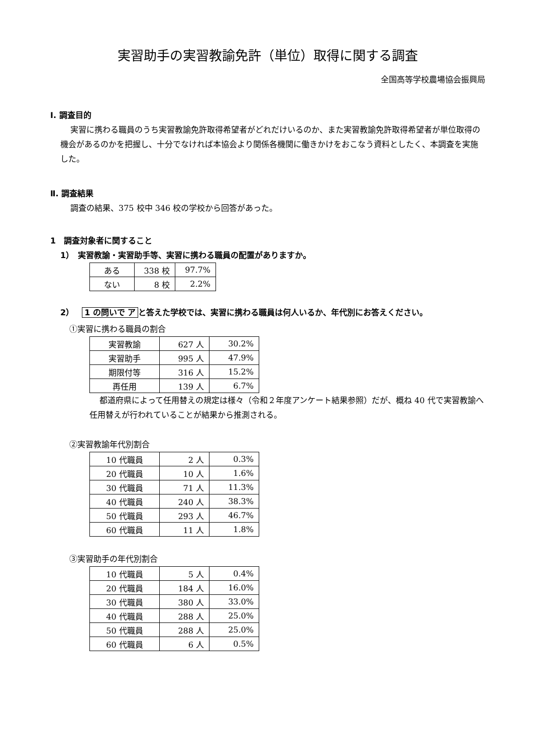実習助手の実習教諭免許（単位）取得に関する調査
全国高等学校農場協会振興局
Ⅰ. 調査目的
実習に携わる職員のうち実習教諭免許取得希望者がどれだけいるのか、また実習教諭免許取得希望者が単位取得の機会があるのかを把握し、十分でなければ本協会より関係各機関に働きかけをおこなう資料としたく、本調査を実施した。
Ⅱ. 調査結果
調査の結果、375 校中 346 校の学校から回答があった。
1　調査対象者に関すること
1）　実習教諭・実習助手等、実習に携わる職員の配置がありますか。
| ある | 338 校 | 97.7% |
| ない | 8 校 | 2.2% |
2）　1 の問いで ア と答えた学校では、実習に携わる職員は何人いるか、年代別にお答えください。
①実習に携わる職員の割合
| 実習教諭 | 627 人 | 30.2% |
| 実習助手 | 995 人 | 47.9% |
| 期限付等 | 316 人 | 15.2% |
| 再任用 | 139 人 | 6.7% |
都道府県によって任用替えの規定は様々（令和２年度アンケート結果参照）だが、概ね 40 代で実習教諭へ任用替えが行われていることが結果から推測される。
②実習教諭年代別割合
| 10 代職員 | 2 人 | 0.3% |
| 20 代職員 | 10 人 | 1.6% |
| 30 代職員 | 71 人 | 11.3% |
| 40 代職員 | 240 人 | 38.3% |
| 50 代職員 | 293 人 | 46.7% |
| 60 代職員 | 11 人 | 1.8% |
③実習助手の年代別割合
| 10 代職員 | 5 人 | 0.4% |
| 20 代職員 | 184 人 | 16.0% |
| 30 代職員 | 380 人 | 33.0% |
| 40 代職員 | 288 人 | 25.0% |
| 50 代職員 | 288 人 | 25.0% |
| 60 代職員 | 6 人 | 0.5% |